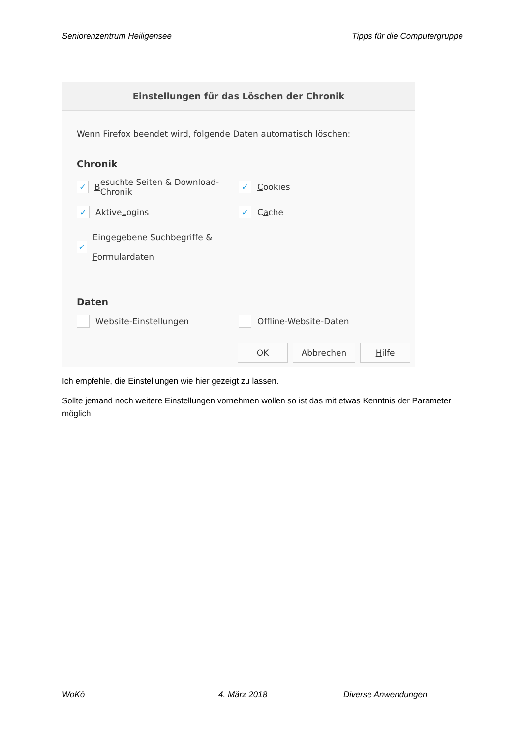Seniorenzentrum Heiligensee Tipps für die Computergruppe
Einstellungen für das Löschen der Chronik
Wenn Firefox beendet wird, folgende Daten automatisch löschen:
Chronik
✓ B esuchte Seiten & Download-Chronik
✓ C ookies
✓ Aktive L ogins
✓ C a che
✓ Eingegebene Suchbegriffe & Formulardaten
Daten
Website-Einstellungen Offline-Website-Daten
OK Abbrechen Hilfe
Ich empfehle, die Einstellungen wie hier gezeigt zu lassen.
Sollte jemand noch weitere Einstellungen vornehmen wollen so ist das mit etwas Kenntnis der Parameter möglich.
WoKö 4. März 2018 Diverse Anwendungen